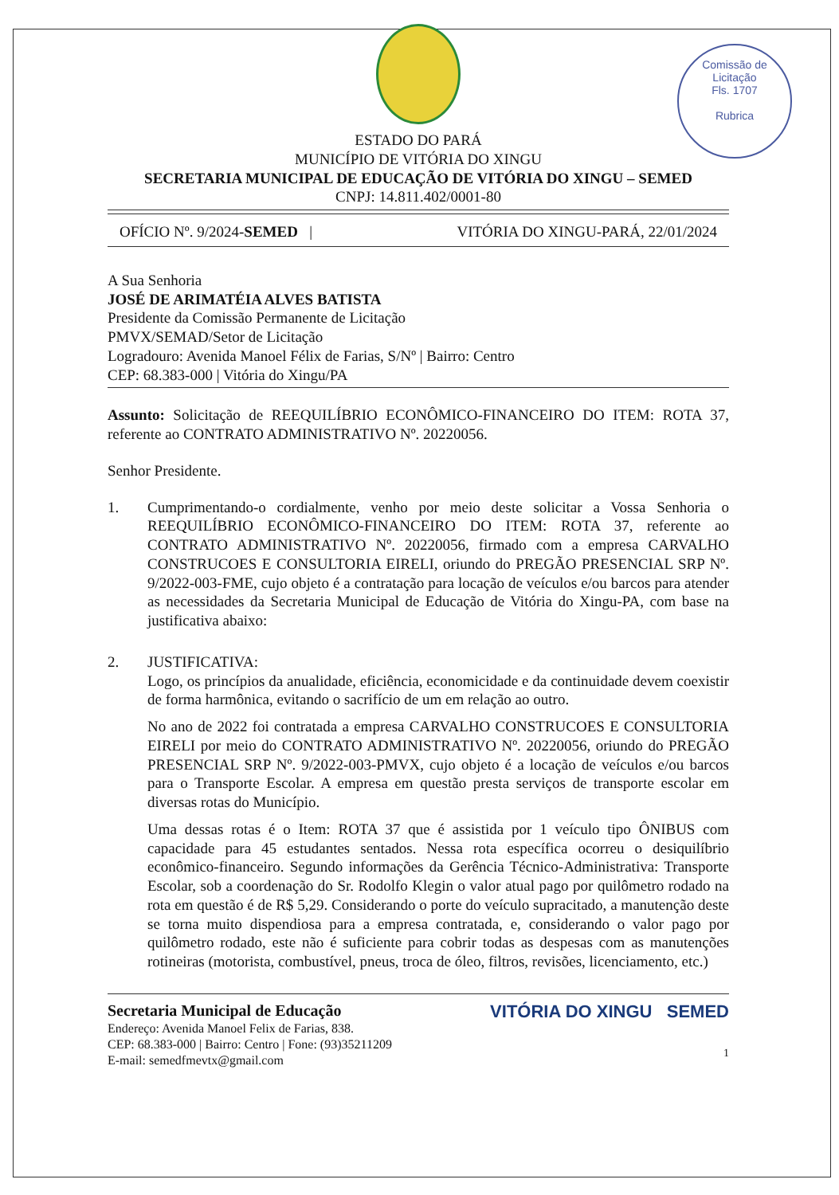Comissão de Licitação
Fls. 1707
Rubrica
ESTADO DO PARÁ
MUNICÍPIO DE VITÓRIA DO XINGU
SECRETARIA MUNICIPAL DE EDUCAÇÃO DE VITÓRIA DO XINGU – SEMED
CNPJ: 14.811.402/0001-80
OFÍCIO Nº. 9/2024-SEMED | VITÓRIA DO XINGU-PARÁ, 22/01/2024
A Sua Senhoria
JOSÉ DE ARIMATÉIA ALVES BATISTA
Presidente da Comissão Permanente de Licitação
PMVX/SEMAD/Setor de Licitação
Logradouro: Avenida Manoel Félix de Farias, S/Nº | Bairro: Centro
CEP: 68.383-000 | Vitória do Xingu/PA
Assunto: Solicitação de REEQUILÍBRIO ECONÔMICO-FINANCEIRO DO ITEM: ROTA 37, referente ao CONTRATO ADMINISTRATIVO Nº. 20220056.
Senhor Presidente.
1.
Cumprimentando-o cordialmente, venho por meio deste solicitar a Vossa Senhoria o REEQUILÍBRIO ECONÔMICO-FINANCEIRO DO ITEM: ROTA 37, referente ao CONTRATO ADMINISTRATIVO Nº. 20220056, firmado com a empresa CARVALHO CONSTRUCOES E CONSULTORIA EIRELI, oriundo do PREGÃO PRESENCIAL SRP Nº. 9/2022-003-FME, cujo objeto é a contratação para locação de veículos e/ou barcos para atender as necessidades da Secretaria Municipal de Educação de Vitória do Xingu-PA, com base na justificativa abaixo:
2.
JUSTIFICATIVA:
Logo, os princípios da anualidade, eficiência, economicidade e da continuidade devem coexistir de forma harmônica, evitando o sacrifício de um em relação ao outro.
No ano de 2022 foi contratada a empresa CARVALHO CONSTRUCOES E CONSULTORIA EIRELI por meio do CONTRATO ADMINISTRATIVO Nº. 20220056, oriundo do PREGÃO PRESENCIAL SRP Nº. 9/2022-003-PMVX, cujo objeto é a locação de veículos e/ou barcos para o Transporte Escolar. A empresa em questão presta serviços de transporte escolar em diversas rotas do Município.
Uma dessas rotas é o Item: ROTA 37 que é assistida por 1 veículo tipo ÔNIBUS com capacidade para 45 estudantes sentados. Nessa rota específica ocorreu o desiquilíbrio econômico-financeiro. Segundo informações da Gerência Técnico-Administrativa: Transporte Escolar, sob a coordenação do Sr. Rodolfo Klegin o valor atual pago por quilômetro rodado na rota em questão é de R$ 5,29. Considerando o porte do veículo supracitado, a manutenção deste se torna muito dispendiosa para a empresa contratada, e, considerando o valor pago por quilômetro rodado, este não é suficiente para cobrir todas as despesas com as manutenções rotineiras (motorista, combustível, pneus, troca de óleo, filtros, revisões, licenciamento, etc.)
Secretaria Municipal de Educação
Endereço: Avenida Manoel Felix de Farias, 838.
CEP: 68.383-000 | Bairro: Centro | Fone: (93)35211209
E-mail: semedfmevtx@gmail.com
VITÓRIA DO XINGU SEMED
1